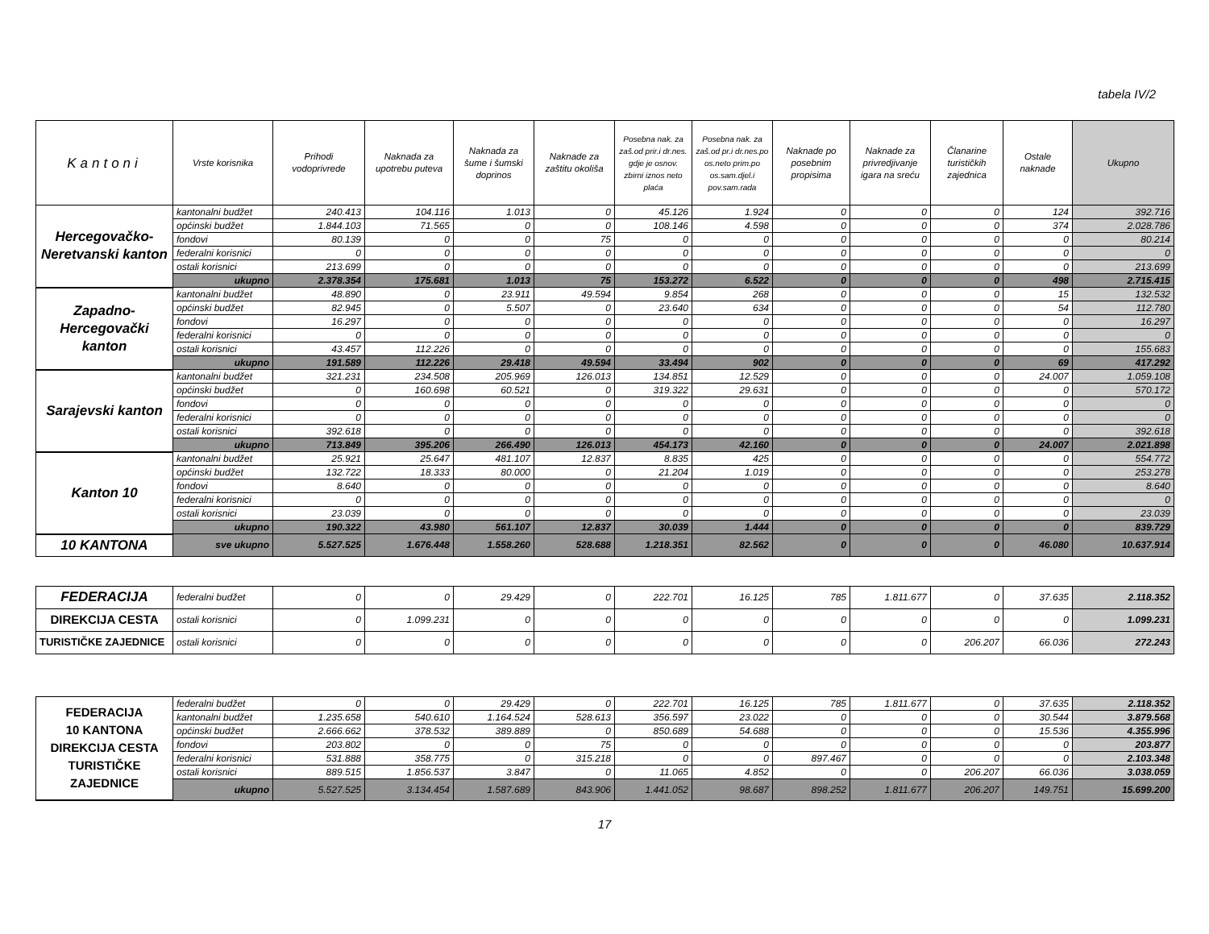tabela IV/2
| Kantoni | Vrste korisnika | Prihodi vodoprivrede | Naknada za upotrebu puteva | Naknada za šume i šumski doprinos | Naknade za zaštitu okoliša | Posebna nak. za zaš.od prir.i dr.nes. gdje je osnov. zbirni iznos neto plaća | Posebna nak. za zaš.od pr.i dr.nes.po os.neto prim.po os.sam.djel.i pov.sam.rada | Naknade po posebnim propisima | Naknade za privredjivanje igara na sreću | Članarine turističkih zajednica | Ostale naknade | Ukupno |
| --- | --- | --- | --- | --- | --- | --- | --- | --- | --- | --- | --- | --- |
| Hercegovačko-Neretvanski kanton | kantonalni budžet | 240.413 | 104.116 | 1.013 | 0 | 45.126 | 1.924 | 0 | 0 | 0 | 124 | 392.716 |
| | općinski budžet | 1.844.103 | 71.565 | 0 | 0 | 108.146 | 4.598 | 0 | 0 | 0 | 374 | 2.028.786 |
| | fondovi | 80.139 | 0 | 0 | 75 | 0 | 0 | 0 | 0 | 0 | 0 | 80.214 |
| | federalni korisnici | 0 | 0 | 0 | 0 | 0 | 0 | 0 | 0 | 0 | 0 | 0 |
| | ostali korisnici | 213.699 | 0 | 0 | 0 | 0 | 0 | 0 | 0 | 0 | 0 | 213.699 |
| | ukupno | 2.378.354 | 175.681 | 1.013 | 75 | 153.272 | 6.522 | 0 | 0 | 0 | 498 | 2.715.415 |
| Zapadno-Hercegovački kanton | kantonalni budžet | 48.890 | 0 | 23.911 | 49.594 | 9.854 | 268 | 0 | 0 | 0 | 15 | 132.532 |
| | općinski budžet | 82.945 | 0 | 5.507 | 0 | 23.640 | 634 | 0 | 0 | 0 | 54 | 112.780 |
| | fondovi | 16.297 | 0 | 0 | 0 | 0 | 0 | 0 | 0 | 0 | 0 | 16.297 |
| | federalni korisnici | 0 | 0 | 0 | 0 | 0 | 0 | 0 | 0 | 0 | 0 | 0 |
| | ostali korisnici | 43.457 | 112.226 | 0 | 0 | 0 | 0 | 0 | 0 | 0 | 0 | 155.683 |
| | ukupno | 191.589 | 112.226 | 29.418 | 49.594 | 33.494 | 902 | 0 | 0 | 0 | 69 | 417.292 |
| Sarajevski kanton | kantonalni budžet | 321.231 | 234.508 | 205.969 | 126.013 | 134.851 | 12.529 | 0 | 0 | 0 | 24.007 | 1.059.108 |
| | općinski budžet | 0 | 160.698 | 60.521 | 0 | 319.322 | 29.631 | 0 | 0 | 0 | 0 | 570.172 |
| | fondovi | 0 | 0 | 0 | 0 | 0 | 0 | 0 | 0 | 0 | 0 | 0 |
| | federalni korisnici | 0 | 0 | 0 | 0 | 0 | 0 | 0 | 0 | 0 | 0 | 0 |
| | ostali korisnici | 392.618 | 0 | 0 | 0 | 0 | 0 | 0 | 0 | 0 | 0 | 392.618 |
| | ukupno | 713.849 | 395.206 | 266.490 | 126.013 | 454.173 | 42.160 | 0 | 0 | 0 | 24.007 | 2.021.898 |
| Kanton 10 | kantonalni budžet | 25.921 | 25.647 | 481.107 | 12.837 | 8.835 | 425 | 0 | 0 | 0 | 0 | 554.772 |
| | općinski budžet | 132.722 | 18.333 | 80.000 | 0 | 21.204 | 1.019 | 0 | 0 | 0 | 0 | 253.278 |
| | fondovi | 8.640 | 0 | 0 | 0 | 0 | 0 | 0 | 0 | 0 | 0 | 8.640 |
| | federalni korisnici | 0 | 0 | 0 | 0 | 0 | 0 | 0 | 0 | 0 | 0 | 0 |
| | ostali korisnici | 23.039 | 0 | 0 | 0 | 0 | 0 | 0 | 0 | 0 | 0 | 23.039 |
| | ukupno | 190.322 | 43.980 | 561.107 | 12.837 | 30.039 | 1.444 | 0 | 0 | 0 | 0 | 839.729 |
| 10 KANTONA | sve ukupno | 5.527.525 | 1.676.448 | 1.558.260 | 528.688 | 1.218.351 | 82.562 | 0 | 0 | 0 | 46.080 | 10.637.914 |
| FEDERACIJA | federalni budžet | 0 | 0 | 29.429 | 0 | 222.701 | 16.125 | 785 | 1.811.677 | 0 | 37.635 | 2.118.352 |
| DIREKCIJA CESTA | ostali korisnici | 0 | 1.099.231 | 0 | 0 | 0 | 0 | 0 | 0 | 0 | 0 | 1.099.231 |
| TURISTIČKE ZAJEDNICE | ostali korisnici | 0 | 0 | 0 | 0 | 0 | 0 | 0 | 0 | 206.207 | 66.036 | 272.243 |
| FEDERACIJA 10 KANTONA DIREKCIJA CESTA TURISTIČKE ZAJEDNICE | federalni budžet | 0 | 0 | 29.429 | 0 | 222.701 | 16.125 | 785 | 1.811.677 | 0 | 37.635 | 2.118.352 |
| | kantonalni budžet | 1.235.658 | 540.610 | 1.164.524 | 528.613 | 356.597 | 23.022 | 0 | 0 | 0 | 30.544 | 3.879.568 |
| | općinski budžet | 2.666.662 | 378.532 | 389.889 | 0 | 850.689 | 54.688 | 0 | 0 | 0 | 15.536 | 4.355.996 |
| | fondovi | 203.802 | 0 | 0 | 75 | 0 | 0 | 0 | 0 | 0 | 0 | 203.877 |
| | federalni korisnici | 531.888 | 358.775 | 0 | 315.218 | 0 | 0 | 897.467 | 0 | 0 | 0 | 2.103.348 |
| | ostali korisnici | 889.515 | 1.856.537 | 3.847 | 0 | 11.065 | 4.852 | 0 | 0 | 206.207 | 66.036 | 3.038.059 |
| | ukupno | 5.527.525 | 3.134.454 | 1.587.689 | 843.906 | 1.441.052 | 98.687 | 898.252 | 1.811.677 | 206.207 | 149.751 | 15.699.200 |
17